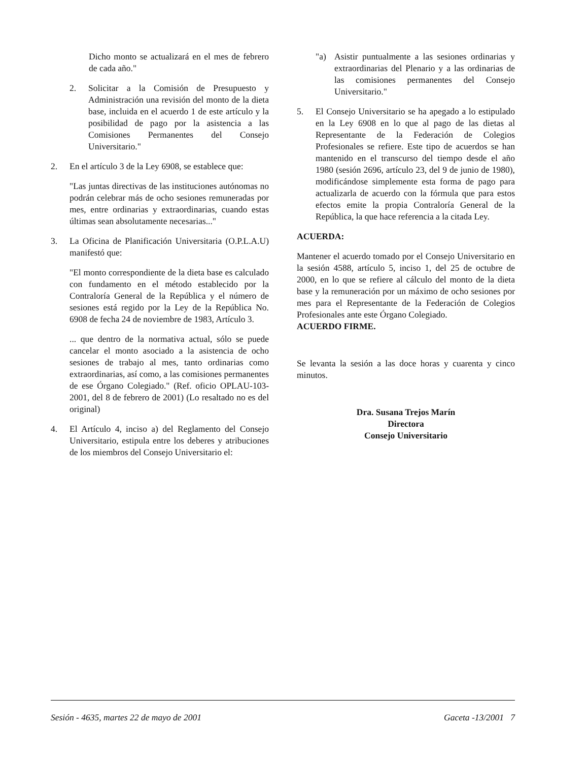Dicho monto se actualizará en el mes de febrero de cada año."
2. Solicitar a la Comisión de Presupuesto y Administración una revisión del monto de la dieta base, incluida en el acuerdo 1 de este artículo y la posibilidad de pago por la asistencia a las Comisiones Permanentes del Consejo Universitario."
2. En el artículo 3 de la Ley 6908, se establece que:
"Las juntas directivas de las instituciones autónomas no podrán celebrar más de ocho sesiones remuneradas por mes, entre ordinarias y extraordinarias, cuando estas últimas sean absolutamente necesarias..."
3. La Oficina de Planificación Universitaria (O.P.L.A.U) manifestó que:
"El monto correspondiente de la dieta base es calculado con fundamento en el método establecido por la Contraloría General de la República y el número de sesiones está regido por la Ley de la República No. 6908 de fecha 24 de noviembre de 1983, Artículo 3.
... que dentro de la normativa actual, sólo se puede cancelar el monto asociado a la asistencia de ocho sesiones de trabajo al mes, tanto ordinarias como extraordinarias, así como, a las comisiones permanentes de ese Órgano Colegiado." (Ref. oficio OPLAU-103-2001, del 8 de febrero de 2001) (Lo resaltado no es del original)
4. El Artículo 4, inciso a) del Reglamento del Consejo Universitario, estipula entre los deberes y atribuciones de los miembros del Consejo Universitario el:
"a) Asistir puntualmente a las sesiones ordinarias y extraordinarias del Plenario y a las ordinarias de las comisiones permanentes del Consejo Universitario."
5. El Consejo Universitario se ha apegado a lo estipulado en la Ley 6908 en lo que al pago de las dietas al Representante de la Federación de Colegios Profesionales se refiere. Este tipo de acuerdos se han mantenido en el transcurso del tiempo desde el año 1980 (sesión 2696, artículo 23, del 9 de junio de 1980), modificándose simplemente esta forma de pago para actualizarla de acuerdo con la fórmula que para estos efectos emite la propia Contraloría General de la República, la que hace referencia a la citada Ley.
ACUERDA:
Mantener el acuerdo tomado por el Consejo Universitario en la sesión 4588, artículo 5, inciso 1, del 25 de octubre de 2000, en lo que se refiere al cálculo del monto de la dieta base y la remuneración por un máximo de ocho sesiones por mes para el Representante de la Federación de Colegios Profesionales ante este Órgano Colegiado.
ACUERDO FIRME.
Se levanta la sesión a las doce horas y cuarenta y cinco minutos.
Dra. Susana Trejos Marín
Directora
Consejo Universitario
Sesión - 4635, martes 22 de mayo de 2001 Gaceta -13/2001 7